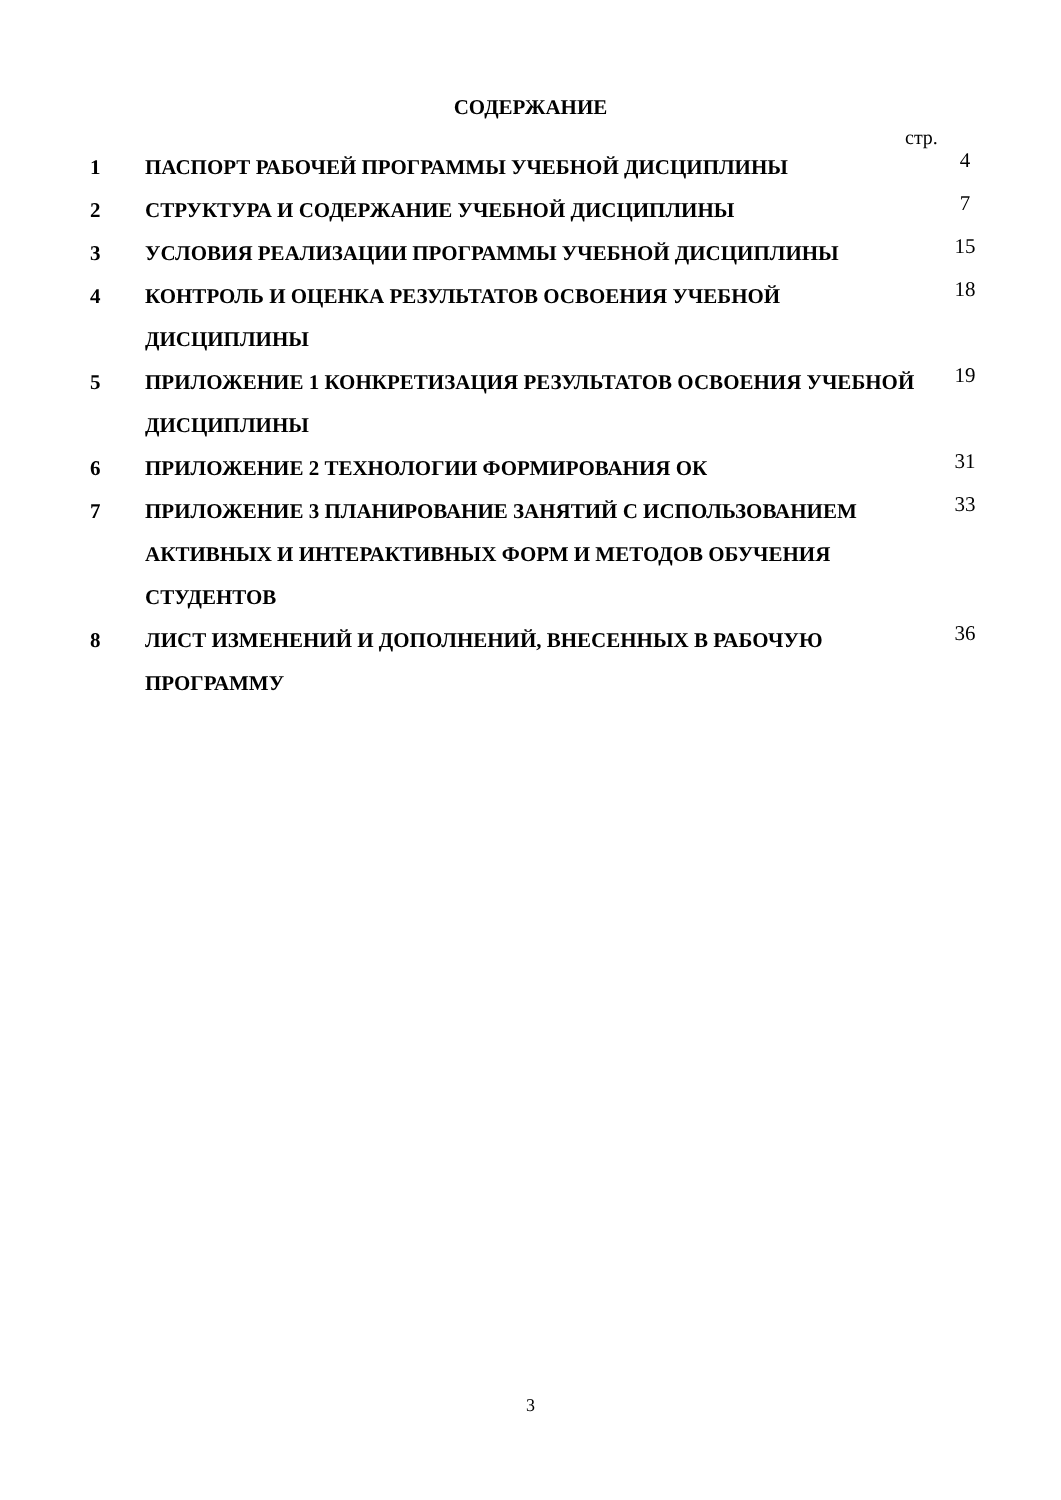СОДЕРЖАНИЕ
стр.
| 1 | ПАСПОРТ РАБОЧЕЙ ПРОГРАММЫ УЧЕБНОЙ ДИСЦИПЛИНЫ | 4 |
| 2 | СТРУКТУРА И СОДЕРЖАНИЕ УЧЕБНОЙ ДИСЦИПЛИНЫ | 7 |
| 3 | УСЛОВИЯ РЕАЛИЗАЦИИ ПРОГРАММЫ УЧЕБНОЙ ДИСЦИПЛИНЫ | 15 |
| 4 | КОНТРОЛЬ И ОЦЕНКА РЕЗУЛЬТАТОВ ОСВОЕНИЯ УЧЕБНОЙ ДИСЦИПЛИНЫ | 18 |
| 5 | ПРИЛОЖЕНИЕ 1 КОНКРЕТИЗАЦИЯ РЕЗУЛЬТАТОВ ОСВОЕНИЯ УЧЕБНОЙ ДИСЦИПЛИНЫ | 19 |
| 6 | ПРИЛОЖЕНИЕ 2 ТЕХНОЛОГИИ ФОРМИРОВАНИЯ ОК | 31 |
| 7 | ПРИЛОЖЕНИЕ 3 ПЛАНИРОВАНИЕ ЗАНЯТИЙ С ИСПОЛЬЗОВАНИЕМ АКТИВНЫХ И ИНТЕРАКТИВНЫХ ФОРМ И МЕТОДОВ ОБУЧЕНИЯ СТУДЕНТОВ | 33 |
| 8 | ЛИСТ ИЗМЕНЕНИЙ И ДОПОЛНЕНИЙ, ВНЕСЕННЫХ В РАБОЧУЮ ПРОГРАММУ | 36 |
3